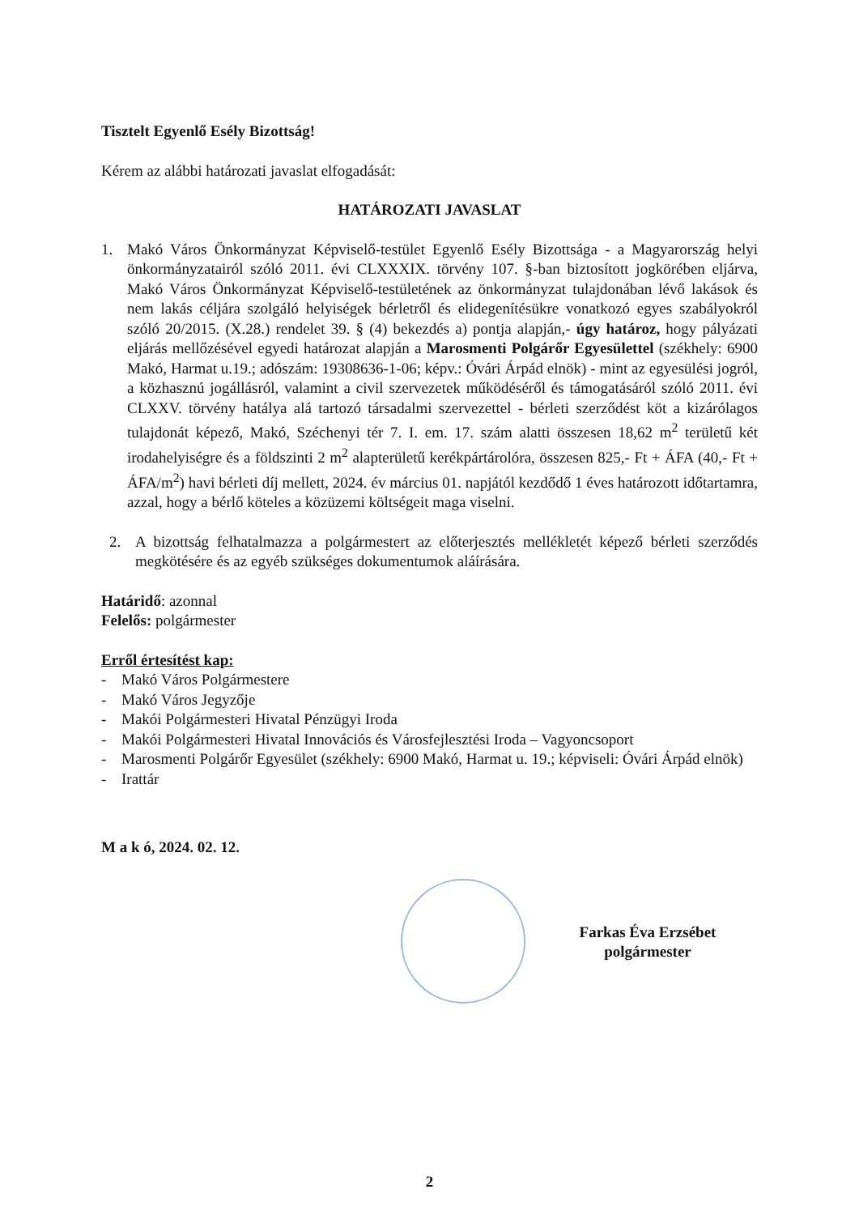Tisztelt Egyenlő Esély Bizottság!
Kérem az alábbi határozati javaslat elfogadását:
HATÁROZATI JAVASLAT
1. Makó Város Önkormányzat Képviselő-testület Egyenlő Esély Bizottsága - a Magyarország helyi önkormányzatairól szóló 2011. évi CLXXXIX. törvény 107. §-ban biztosított jogkörében eljárva, Makó Város Önkormányzat Képviselő-testületének az önkormányzat tulajdonában lévő lakások és nem lakás céljára szolgáló helyiségek bérletről és elidegenítésükre vonatkozó egyes szabályokról szóló 20/2015. (X.28.) rendelet 39. § (4) bekezdés a) pontja alapján,- úgy határoz, hogy pályázati eljárás mellőzésével egyedi határozat alapján a Marosmenti Polgárőr Egyesülettel (székhely: 6900 Makó, Harmat u.19.; adószám: 19308636-1-06; képv.: Óvári Árpád elnök) - mint az egyesülési jogról, a közhasznú jogállásról, valamint a civil szervezetek működéséről és támogatásáról szóló 2011. évi CLXXV. törvény hatálya alá tartozó társadalmi szervezettel - bérleti szerződést köt a kizárólagos tulajdonát képező, Makó, Széchenyi tér 7. I. em. 17. szám alatti összesen 18,62 m<sup>2</sup> területű két irodahelyiségre és a földszinti 2 m<sup>2</sup> alapterületű kerékpártárolóra, összesen 825,- Ft + ÁFA (40,- Ft + ÁFA/m<sup>2</sup>) havi bérleti díj mellett, 2024. év március 01. napjától kezdődő 1 éves határozott időtartamra, azzal, hogy a bérlő köteles a közüzemi költségeit maga viselni.
2. A bizottság felhatalmazza a polgármestert az előterjesztés mellékletét képező bérleti szerződés megkötésére és az egyéb szükséges dokumentumok aláírására.
Határidő: azonnal
Felelős: polgármester
Erről értesítést kap:
- Makó Város Polgármestere
- Makó Város Jegyzője
- Makói Polgármesteri Hivatal Pénzügyi Iroda
- Makói Polgármesteri Hivatal Innovációs és Városfejlesztési Iroda – Vagyoncsoport
- Marosmenti Polgárőr Egyesület (székhely: 6900 Makó, Harmat u. 19.; képviseli: Óvári Árpád elnök)
- Irattár
M a k ó, 2024. 02. 12.
Farkas Éva Erzsébet
polgármester
2